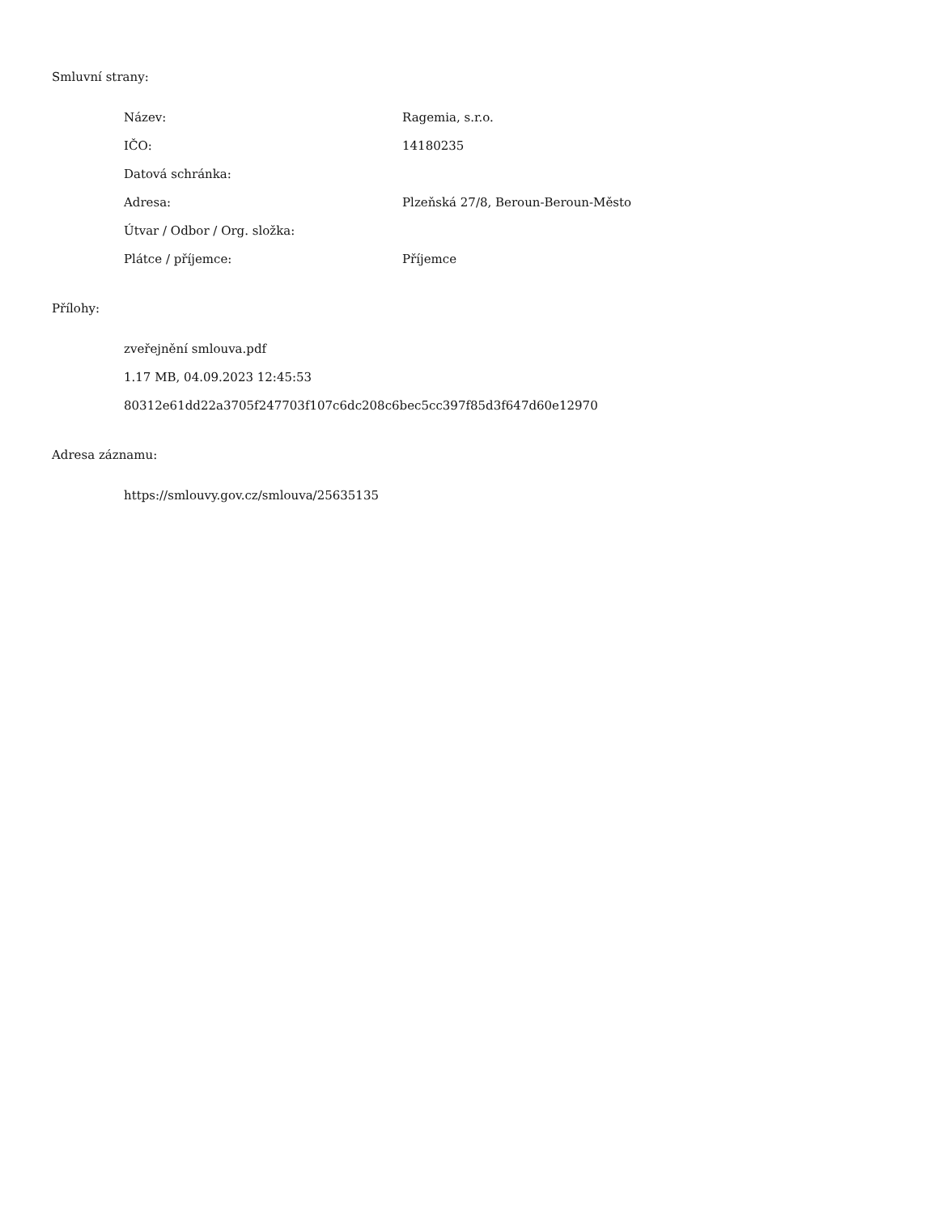Smluvní strany:
| Název: | Ragemia, s.r.o. |
| IČO: | 14180235 |
| Datová schránka: | |
| Adresa: | Plzeňská 27/8, Beroun-Beroun-Město |
| Útvar / Odbor / Org. složka: | |
| Plátce / příjemce: | Příjemce |
Přílohy:
zveřejnění smlouva.pdf
1.17 MB, 04.09.2023 12:45:53
80312e61dd22a3705f247703f107c6dc208c6bec5cc397f85d3f647d60e12970
Adresa záznamu:
https://smlouvy.gov.cz/smlouva/25635135